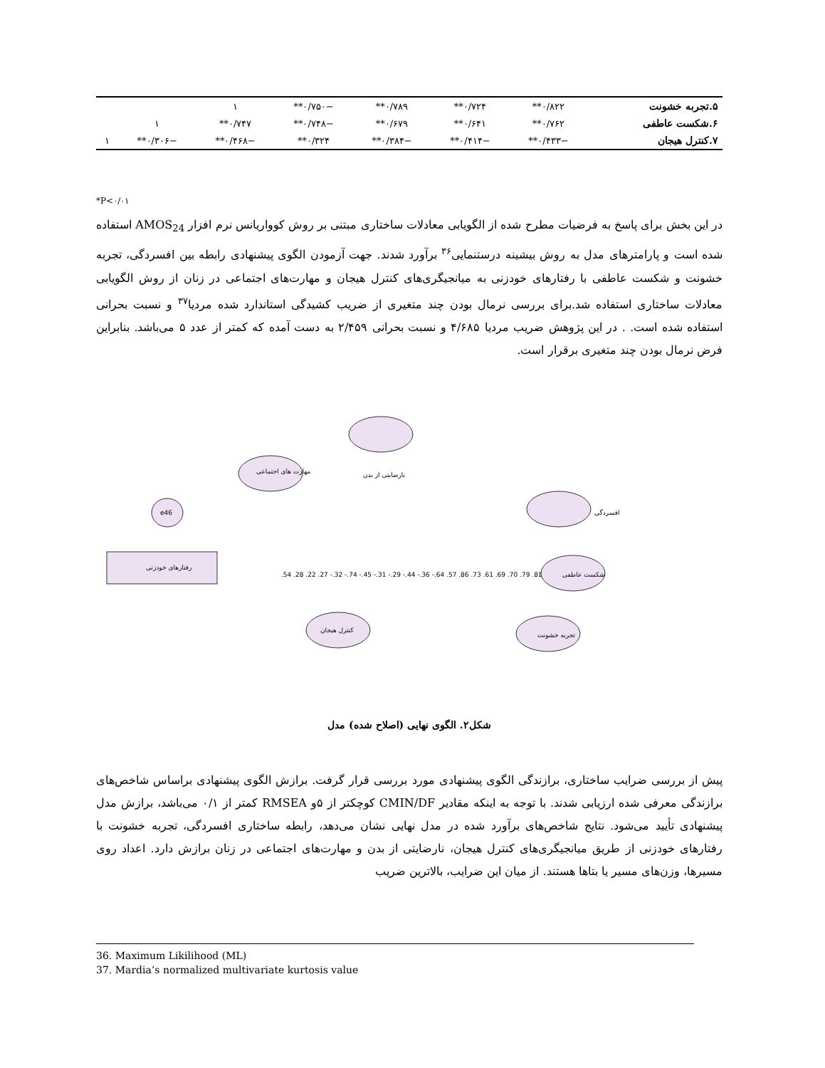| ۵.تجربه خشونت | ۰/۸۲۲** | ۰/۷۲۴** | ۰/۷۸۹** | −۰/۷۵۰** | ۱ | | |
| ۶.شکست عاطفی | ۰/۷۶۲** | ۰/۶۴۱** | ۰/۶۷۹** | −۰/۷۴۸** | ۰/۷۴۷** | ۱ | |
| ۷.کنترل هیجان | −۰/۴۳۳** | −۰/۴۱۴** | −۰/۳۸۴** | ۰/۳۲۴** | −۰/۴۶۸** | −۰/۳۰۶** | ۱ |
*P<۰/۰۱
در این بخش برای پاسخ به فرضیات مطرح شده از الگویابی معادلات ساختاری مبتنی بر روش کوواریانس نرم افزار AMOS<sub>24</sub> استفاده شده است و پارامترهای مدل به روش بیشینه درستنمایی<sup>۳۶</sup> برآورد شدند. جهت آزمودن الگوی پیشنهادی رابطه بین افسردگی، تجربه خشونت و شکست عاطفی با رفتارهای خودزنی به میانجیگری‌های کنترل هیجان و مهارت‌های اجتماعی در زنان از روش الگویابی معادلات ساختاری استفاده شد.برای بررسی نرمال بودن چند متغیری از ضریب کشیدگی استاندارد شده مردیا<sup>۳۷</sup> و نسبت بحرانی استفاده شده است. . در این پژوهش ضریب مردیا ۴/۶۸۵ و نسبت بحرانی ۲/۴۵۹ به دست آمده که کمتر از عدد ۵ می‌باشد. بنابراین فرض نرمال بودن چند متغیری برقرار است.
رفتارهای خودزنی
نارضایتی از بدن
افسردگی
شکست عاطفی
تجربه خشونت
کنترل هیجان
مهارت های اجتماعی
e46
.54 .28 .22 .27 -.32 -.74 -.45 -.31 -.29 -.44 -.36 -.64 .57 .86 .73 .61 .69 .70 .79 .81
شکل۲. الگوی نهایی (اصلاح شده) مدل
پیش از بررسی ضرایب ساختاری، برازندگی الگوی پیشنهادی مورد بررسی قرار گرفت. برازش الگوی پیشنهادی براساس شاخص‌های برازندگی معرفی شده ارزیابی شدند. با توجه به اینکه مقادیر CMIN/DF کوچکتر از ۵و RMSEA کمتر از ۰/۱ می‌باشد، برازش مدل پیشنهادی تأیید می‌شود. نتایج شاخص‌های برآورد شده در مدل نهایی نشان می‌دهد، رابطه ساختاری افسردگی، تجربه خشونت با رفتارهای خودزنی از طریق میانجیگری‌های کنترل هیجان، نارضایتی از بدن و مهارت‌های اجتماعی در زنان برازش دارد. اعداد روی مسیرها، وزن‌های مسیر یا بتاها هستند. از میان این ضرایب، بالاترین ضریب
36. Maximum Likilihood (ML)
37. Mardia’s normalized multivariate kurtosis value